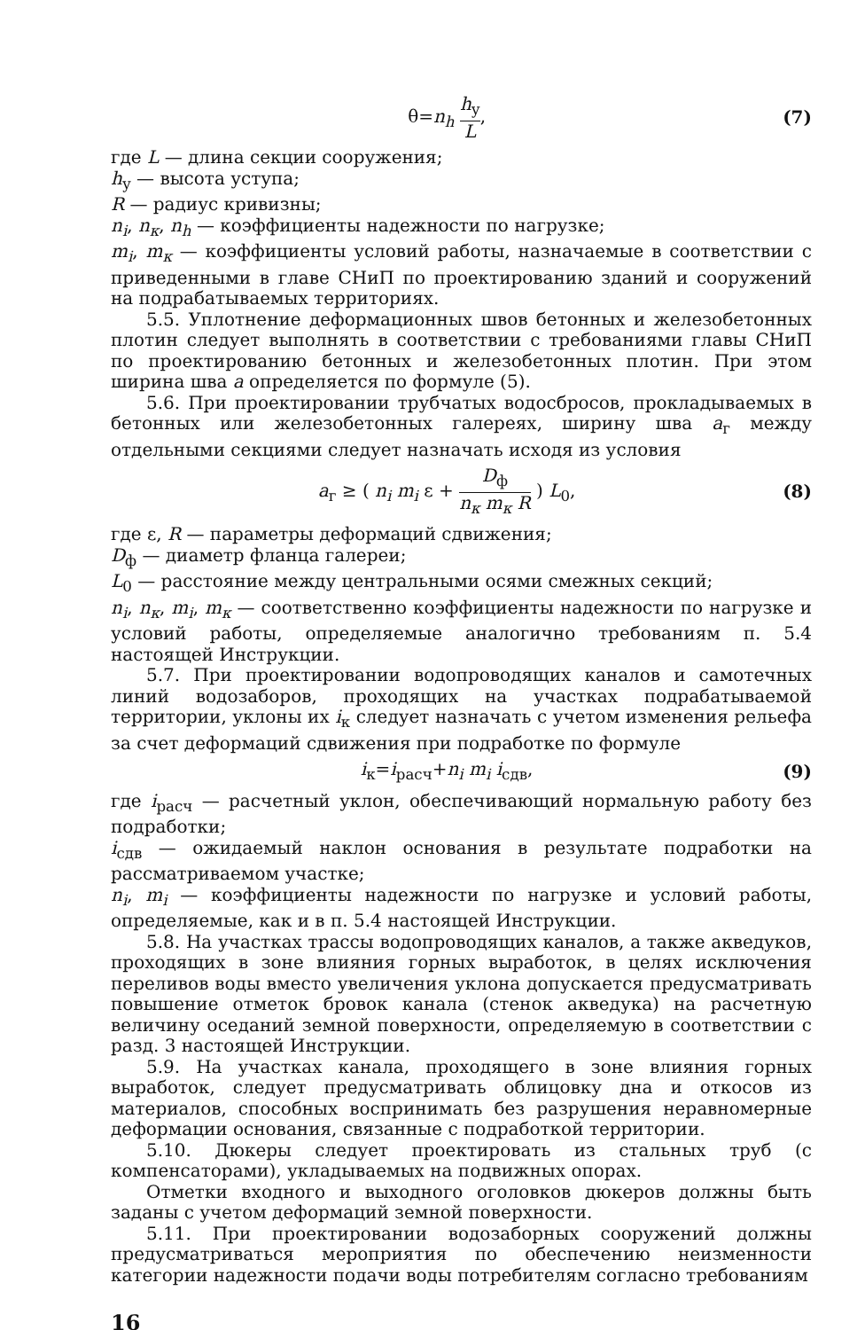θ=n<sub>h</sub> h<sub>у</sub> L, (7)
где L — длина секции сооружения;
h<sub>у</sub> — высота уступа;
R — радиус кривизны;
n<sub>i</sub>, n<sub>к</sub>, n<sub>h</sub> — коэффициенты надежности по нагрузке;
m<sub>i</sub>, m<sub>к</sub> — коэффициенты условий работы, назначаемые в соответствии с приведенными в главе СНиП по проектированию зданий и сооружений на подрабатываемых территориях.
5.5. Уплотнение деформационных швов бетонных и железобетонных плотин следует выполнять в соответствии с требованиями главы СНиП по проектированию бетонных и железобетонных плотин. При этом ширина шва a определяется по формуле (5).
5.6. При проектировании трубчатых водосбросов, прокладываемых в бетонных или железобетонных галереях, ширину шва a<sub>г</sub> между отдельными секциями следует назначать исходя из условия
a<sub>г</sub> ≥ ( n<sub>i</sub> m<sub>i</sub> ε + D<sub>ф</sub> n<sub>к</sub> m<sub>к</sub> R ) L<sub>0</sub>,
(8)
где ε, R — параметры деформаций сдвижения;
D<sub>ф</sub> — диаметр фланца галереи;
L<sub>0</sub> — расстояние между центральными осями смежных секций;
n<sub>i</sub>, n<sub>к</sub>, m<sub>i</sub>, m<sub>к</sub> — соответственно коэффициенты надежности по нагрузке и условий работы, определяемые аналогично требованиям п. 5.4 настоящей Инструкции.
5.7. При проектировании водопроводящих каналов и самотечных линий водозаборов, проходящих на участках подрабатываемой территории, уклоны их i<sub>к</sub> следует назначать с учетом изменения рельефа за счет деформаций сдвижения при подработке по формуле
i<sub>к</sub>=i<sub>расч</sub>+n<sub>i</sub> m<sub>i</sub> i<sub>сдв</sub>, (9)
где i<sub>расч</sub> — расчетный уклон, обеспечивающий нормальную работу без подработки;
i<sub>сдв</sub> — ожидаемый наклон основания в результате подработки на рассматриваемом участке;
n<sub>i</sub>, m<sub>i</sub> — коэффициенты надежности по нагрузке и условий работы, определяемые, как и в п. 5.4 настоящей Инструкции.
5.8. На участках трассы водопроводящих каналов, а также акведуков, проходящих в зоне влияния горных выработок, в целях исключения переливов воды вместо увеличения уклона допускается предусматривать повышение отметок бровок канала (стенок акведука) на расчетную величину оседаний земной поверхности, определяемую в соответствии с разд. 3 настоящей Инструкции.
5.9. На участках канала, проходящего в зоне влияния горных выработок, следует предусматривать облицовку дна и откосов из материалов, способных воспринимать без разрушения неравномерные деформации основания, связанные с подработкой территории.
5.10. Дюкеры следует проектировать из стальных труб (с компенсаторами), укладываемых на подвижных опорах.
Отметки входного и выходного оголовков дюкеров должны быть заданы с учетом деформаций земной поверхности.
5.11. При проектировании водозаборных сооружений должны предусматриваться мероприятия по обеспечению неизменности категории надежности подачи воды потребителям согласно требованиям
16